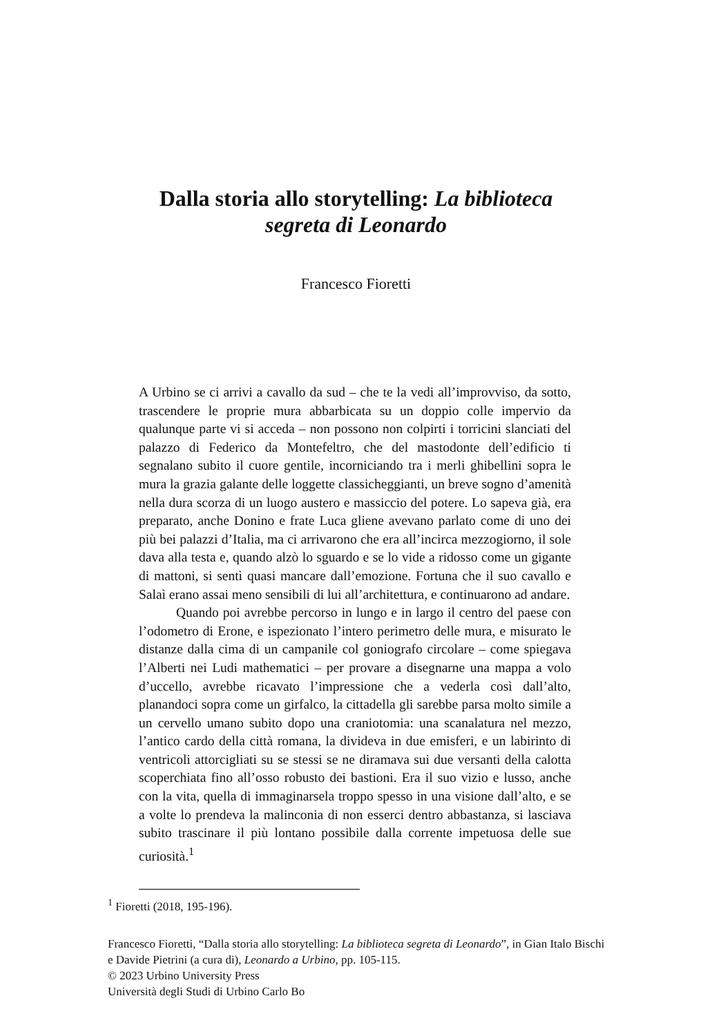Dalla storia allo storytelling: La biblioteca
segreta di Leonardo
Francesco Fioretti
A Urbino se ci arrivi a cavallo da sud – che te la vedi all’improvviso, da sotto, trascendere le proprie mura abbarbicata su un doppio colle impervio da qualunque parte vi si acceda – non possono non colpirti i torricini slanciati del palazzo di Federico da Montefeltro, che del mastodonte dell’edificio ti segnalano subito il cuore gentile, incorniciando tra i merli ghibellini sopra le mura la grazia galante delle loggette classicheggianti, un breve sogno d’amenità nella dura scorza di un luogo austero e massiccio del potere. Lo sapeva già, era preparato, anche Donino e frate Luca gliene avevano parlato come di uno dei più bei palazzi d’Italia, ma ci arrivarono che era all’incirca mezzogiorno, il sole dava alla testa e, quando alzò lo sguardo e se lo vide a ridosso come un gigante di mattoni, si sentì quasi mancare dall’emozione. Fortuna che il suo cavallo e Salaì erano assai meno sensibili di lui all’architettura, e continuarono ad andare.
Quando poi avrebbe percorso in lungo e in largo il centro del paese con l’odometro di Erone, e ispezionato l’intero perimetro delle mura, e misurato le distanze dalla cima di un campanile col goniografo circolare – come spiegava l’Alberti nei Ludi mathematici – per provare a disegnarne una mappa a volo d’uccello, avrebbe ricavato l’impressione che a vederla così dall’alto, planandoci sopra come un girfalco, la cittadella gli sarebbe parsa molto simile a un cervello umano subito dopo una craniotomia: una scanalatura nel mezzo, l’antico cardo della città romana, la divideva in due emisferi, e un labirinto di ventricoli attorcigliati su se stessi se ne diramava sui due versanti della calotta scoperchiata fino all’osso robusto dei bastioni. Era il suo vizio e lusso, anche con la vita, quella di immaginarsela troppo spesso in una visione dall’alto, e se a volte lo prendeva la malinconia di non esserci dentro abbastanza, si lasciava subito trascinare il più lontano possibile dalla corrente impetuosa delle sue curiosità.<sup>1</sup>
<sup>1</sup> Fioretti (2018, 195-196).
Francesco Fioretti, “Dalla storia allo storytelling: La biblioteca segreta di Leonardo”, in Gian Italo Bischi e Davide Pietrini (a cura di), Leonardo a Urbino, pp. 105-115.
© 2023 Urbino University Press
Università degli Studi di Urbino Carlo Bo